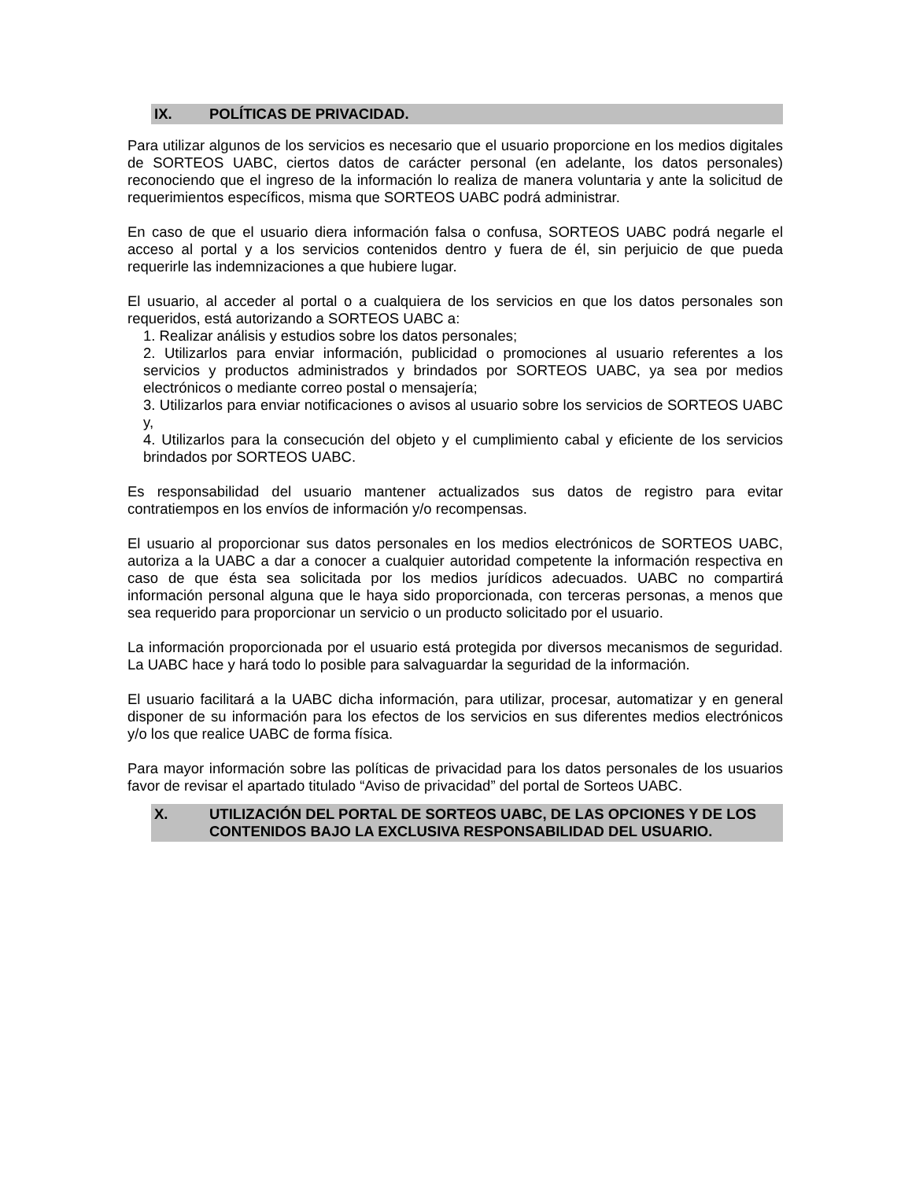IX. POLÍTICAS DE PRIVACIDAD.
Para utilizar algunos de los servicios es necesario que el usuario proporcione en los medios digitales de SORTEOS UABC, ciertos datos de carácter personal (en adelante, los datos personales) reconociendo que el ingreso de la información lo realiza de manera voluntaria y ante la solicitud de requerimientos específicos, misma que SORTEOS UABC podrá administrar.
En caso de que el usuario diera información falsa o confusa, SORTEOS UABC podrá negarle el acceso al portal y a los servicios contenidos dentro y fuera de él, sin perjuicio de que pueda requerirle las indemnizaciones a que hubiere lugar.
El usuario, al acceder al portal o a cualquiera de los servicios en que los datos personales son requeridos, está autorizando a SORTEOS UABC a:
1. Realizar análisis y estudios sobre los datos personales;
2. Utilizarlos para enviar información, publicidad o promociones al usuario referentes a los servicios y productos administrados y brindados por SORTEOS UABC, ya sea por medios electrónicos o mediante correo postal o mensajería;
3. Utilizarlos para enviar notificaciones o avisos al usuario sobre los servicios de SORTEOS UABC y,
4. Utilizarlos para la consecución del objeto y el cumplimiento cabal y eficiente de los servicios brindados por SORTEOS UABC.
Es responsabilidad del usuario mantener actualizados sus datos de registro para evitar contratiempos en los envíos de información y/o recompensas.
El usuario al proporcionar sus datos personales en los medios electrónicos de SORTEOS UABC, autoriza a la UABC a dar a conocer a cualquier autoridad competente la información respectiva en caso de que ésta sea solicitada por los medios jurídicos adecuados. UABC no compartirá información personal alguna que le haya sido proporcionada, con terceras personas, a menos que sea requerido para proporcionar un servicio o un producto solicitado por el usuario.
La información proporcionada por el usuario está protegida por diversos mecanismos de seguridad. La UABC hace y hará todo lo posible para salvaguardar la seguridad de la información.
El usuario facilitará a la UABC dicha información, para utilizar, procesar, automatizar y en general disponer de su información para los efectos de los servicios en sus diferentes medios electrónicos y/o los que realice UABC de forma física.
Para mayor información sobre las políticas de privacidad para los datos personales de los usuarios favor de revisar el apartado titulado “Aviso de privacidad” del portal de Sorteos UABC.
X. UTILIZACIÓN DEL PORTAL DE SORTEOS UABC, DE LAS OPCIONES Y DE LOS CONTENIDOS BAJO LA EXCLUSIVA RESPONSABILIDAD DEL USUARIO.